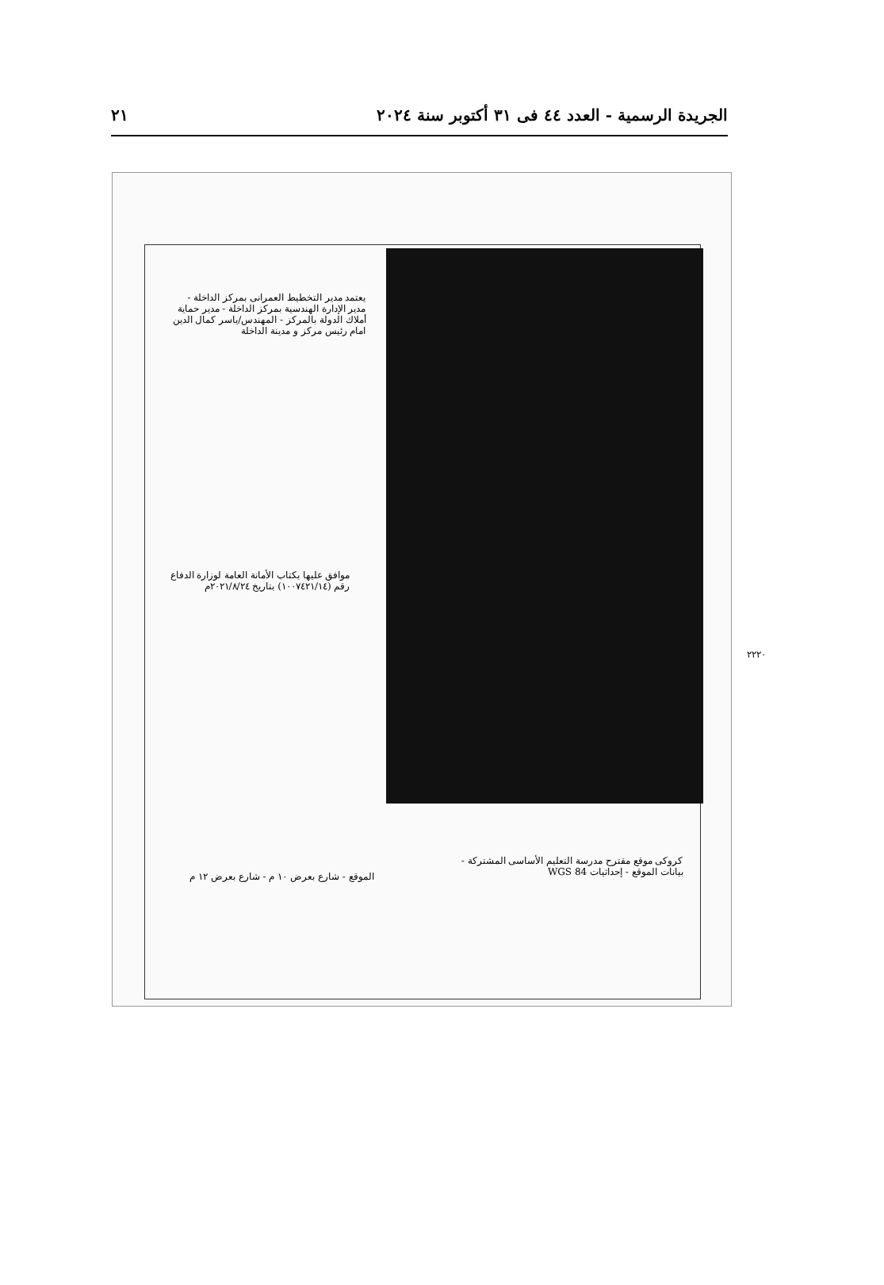الجريدة الرسمية - العدد ٤٤ فى ٣١ أكتوبر سنة ٢٠٢٤ ٢١
يعتمد مدير التخطيط العمرانى بمركز الداخلة - مدير الإدارة الهندسية بمركز الداخلة - مدير حماية أملاك الدولة بالمركز - المهندس/ياسر كمال الدين امام رئيس مركز و مدينة الداخلة
موافق عليها بكتاب الأمانة العامة لوزارة الدفاع رقم (١٠٠٧٤٢١/١٤) بتاريخ ٢٠٢١/٨/٢٤م
الموقع - شارع بعرض ١٠ م - شارع بعرض ١٢ م
كروكى موقع مقترح مدرسة التعليم الأساسى المشتركة - بيانات الموقع - إحداثيات WGS 84
٢٢٢٠